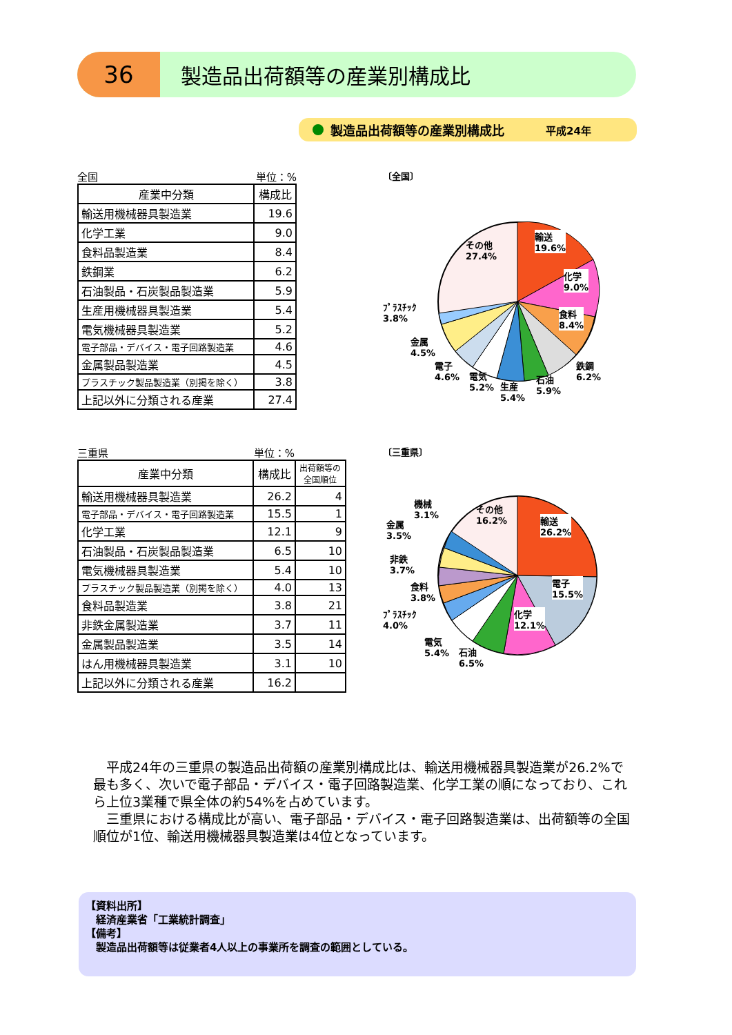36
製造品出荷額等の産業別構成比
製造品出荷額等の産業別構成比 平成24年
全国 単位：%
| 産業中分類 | 構成比 |
| --- | --- |
| 輸送用機械器具製造業 | 19.6 |
| 化学工業 | 9.0 |
| 食料品製造業 | 8.4 |
| 鉄鋼業 | 6.2 |
| 石油製品・石炭製品製造業 | 5.9 |
| 生産用機械器具製造業 | 5.4 |
| 電気機械器具製造業 | 5.2 |
| 電子部品・デバイス・電子回路製造業 | 4.6 |
| 金属製品製造業 | 4.5 |
| プラスチック製品製造業（別掲を除く） | 3.8 |
| 上記以外に分類される産業 | 27.4 |
〔全国〕
その他
27.4%
輸送
19.6%
化学
9.0%
食料
8.4%
ﾌﾟﾗｽﾁｯｸ
3.8%
金属
4.5%
電子
4.6%
電気
5.2%
生産
5.4%
石油
5.9%
鉄鋼
6.2%
三重県 単位：%
| 産業中分類 | 構成比 | 出荷額等の 全国順位 |
| --- | --- | --- |
| 輸送用機械器具製造業 | 26.2 | 4 |
| 電子部品・デバイス・電子回路製造業 | 15.5 | 1 |
| 化学工業 | 12.1 | 9 |
| 石油製品・石炭製品製造業 | 6.5 | 10 |
| 電気機械器具製造業 | 5.4 | 10 |
| プラスチック製品製造業（別掲を除く） | 4.0 | 13 |
| 食料品製造業 | 3.8 | 21 |
| 非鉄金属製造業 | 3.7 | 11 |
| 金属製品製造業 | 3.5 | 14 |
| はん用機械器具製造業 | 3.1 | 10 |
| 上記以外に分類される産業 | 16.2 | |
〔三重県〕
その他
16.2%
輸送
26.2%
電子
15.5%
化学
12.1%
機械
3.1%
金属
3.5%
非鉄
3.7%
食料
3.8%
ﾌﾟﾗｽﾁｯｸ
4.0%
電気
5.4%
石油
6.5%
　平成24年の三重県の製造品出荷額の産業別構成比は、輸送用機械器具製造業が26.2%で最も多く、次いで電子部品・デバイス・電子回路製造業、化学工業の順になっており、これら上位3業種で県全体の約54%を占めています。
　三重県における構成比が高い、電子部品・デバイス・電子回路製造業は、出荷額等の全国順位が1位、輸送用機械器具製造業は4位となっています。
【資料出所】
　経済産業省「工業統計調査」
【備考】
　製造品出荷額等は従業者4人以上の事業所を調査の範囲としている。